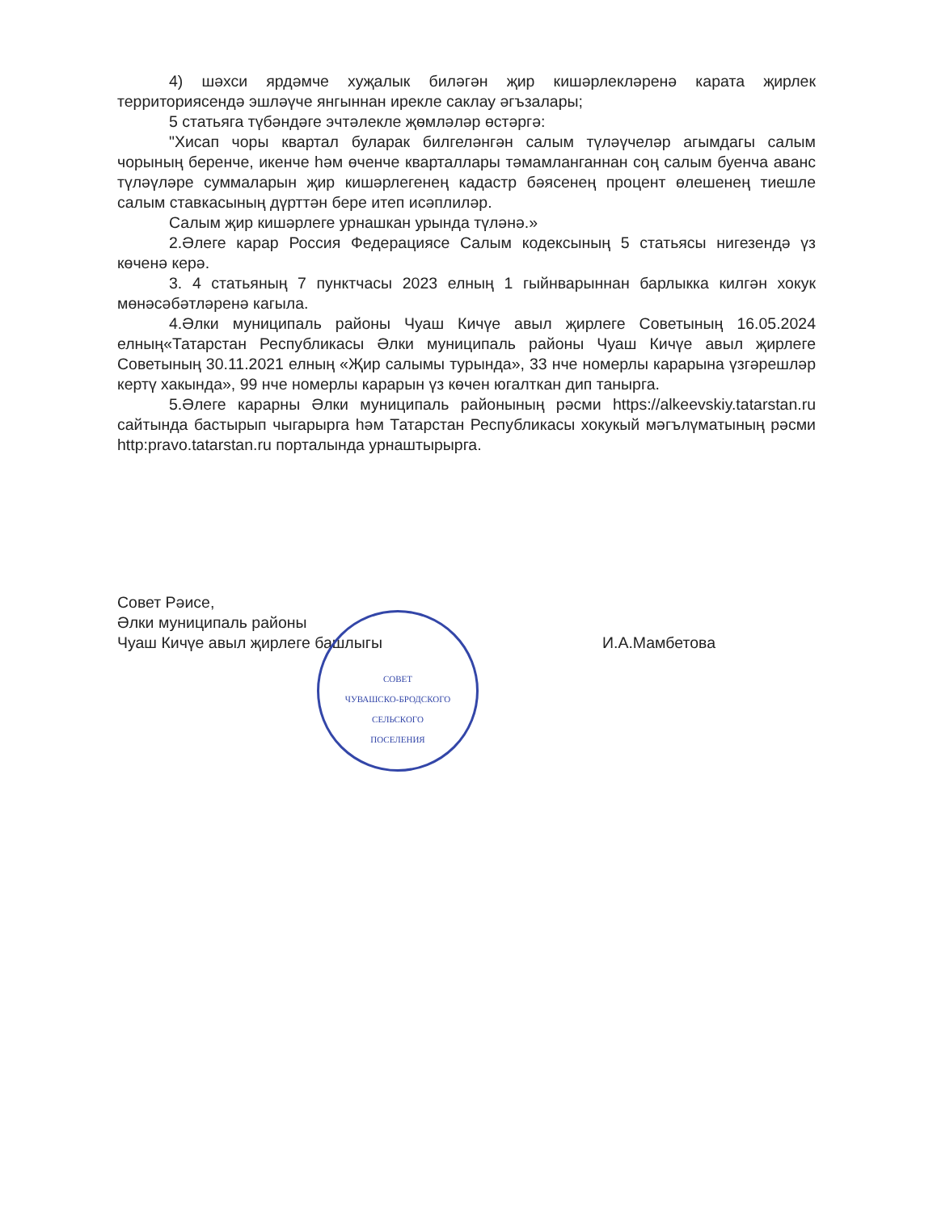4) шәхси ярдәмче хуҗалык биләгән җир кишәрлекләренә карата җирлек территориясендә эшләүче янгыннан ирекле саклау әгъзалары;
5 статьяга түбәндәге эчтәлекле җөмләләр өстәргә:
"Хисап чоры квартал буларак билгеләнгән салым түләүчеләр агымдагы салым чорының беренче, икенче һәм өченче кварталлары тәмамланганнан соң салым буенча аванс түләүләре суммаларын җир кишәрлегенең кадастр бәясенең процент өлешенең тиешле салым ставкасының дүрттән бере итеп исәплиләр.
Салым җир кишәрлеге урнашкан урында түләнә.»
2.Әлеге карар Россия Федерациясе Салым кодексының 5 статьясы нигезендә үз көченә керә.
3. 4 статьяның 7 пунктчасы 2023 елның 1 гыйнварыннан барлыкка килгән хокук мөнәсәбәтләренә кагыла.
4.Әлки муниципаль районы Чуаш Кичүе авыл җирлеге Советының 16.05.2024 елның«Татарстан Республикасы Әлки муниципаль районы Чуаш Кичүе авыл җирлеге Советының 30.11.2021 елның «Җир салымы турында», 33 нче номерлы карарына үзгәрешләр кертү хакында», 99 нче номерлы карарын үз көчен югалткан дип танырга.
5.Әлеге карарны Әлки муниципаль районының рәсми https://alkeevskiy.tatarstan.ru сайтында бастырып чыгарырга һәм Татарстан Республикасы хокукый мәгълүматының рәсми http:pravo.tatarstan.ru порталында урнаштырырга.
Совет Рәисе,
Әлки муниципаль районы
Чуаш Кичүе авыл җирлеге башлыгы
И.А.Мамбетова
СОВЕТ
ЧУВАШСКО-БРОДСКОГО
СЕЛЬСКОГО
ПОСЕЛЕНИЯ